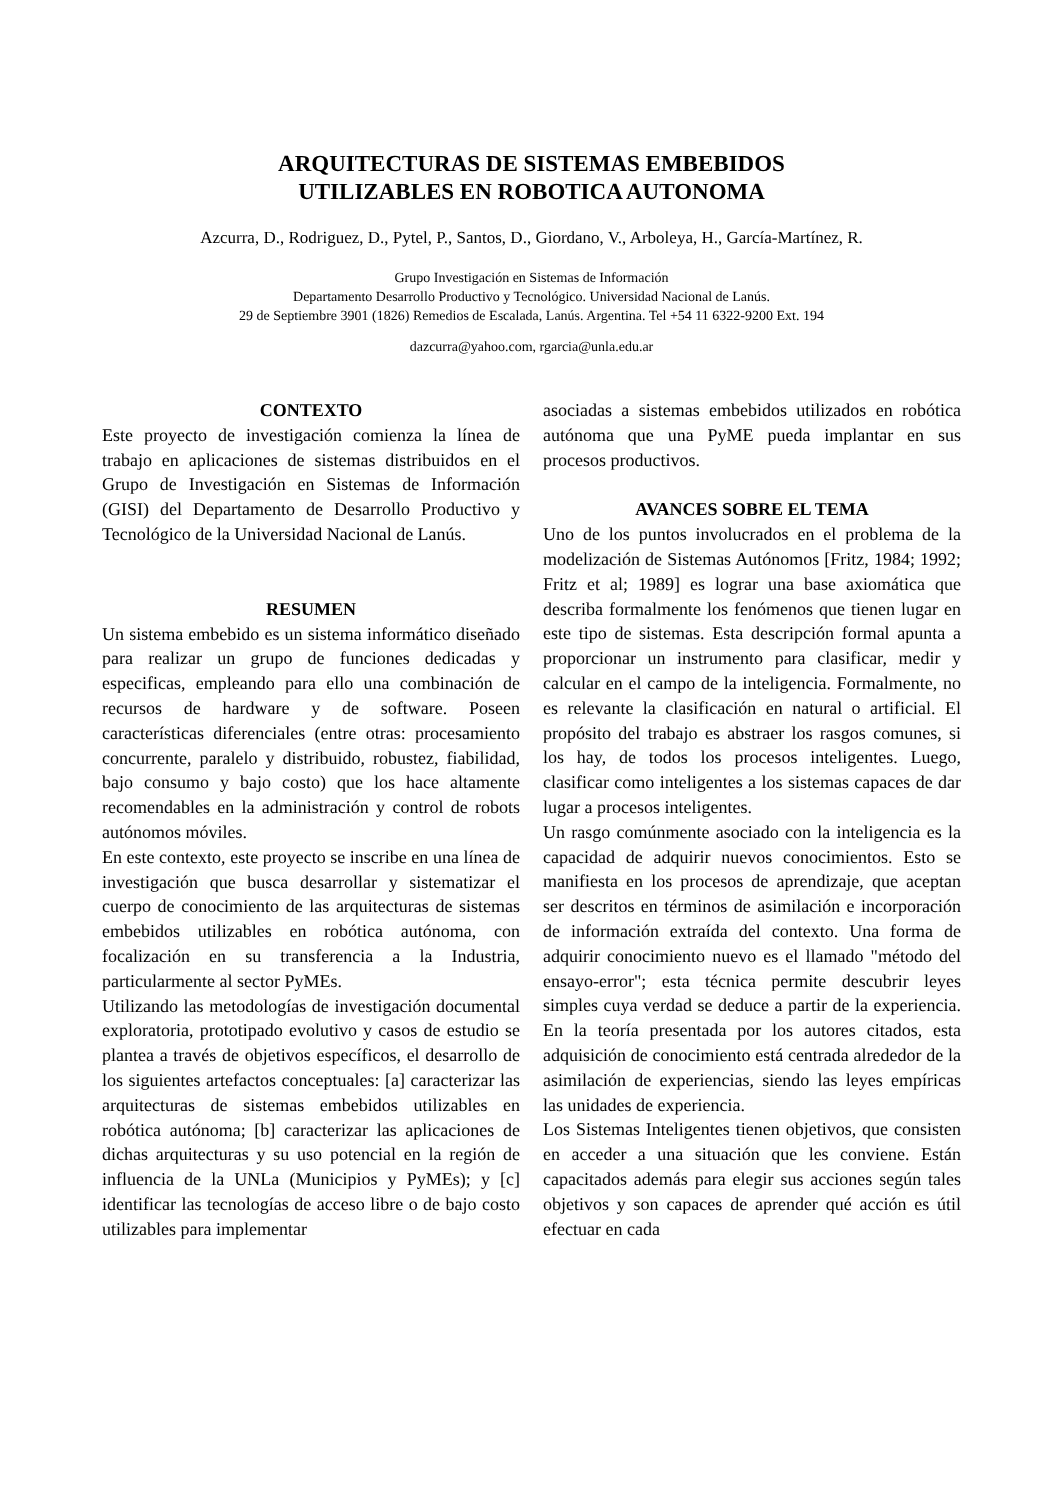ARQUITECTURAS DE SISTEMAS EMBEBIDOS
UTILIZABLES EN ROBOTICA AUTONOMA
Azcurra, D., Rodriguez, D., Pytel, P., Santos, D., Giordano, V., Arboleya, H., García-Martínez, R.
Grupo Investigación en Sistemas de Información
Departamento Desarrollo Productivo y Tecnológico. Universidad Nacional de Lanús.
29 de Septiembre 3901 (1826) Remedios de Escalada, Lanús. Argentina. Tel +54 11 6322-9200 Ext. 194
dazcurra@yahoo.com, rgarcia@unla.edu.ar
CONTEXTO
Este proyecto de investigación comienza la línea de trabajo en aplicaciones de sistemas distribuidos en el Grupo de Investigación en Sistemas de Información (GISI) del Departamento de Desarrollo Productivo y Tecnológico de la Universidad Nacional de Lanús.
RESUMEN
Un sistema embebido es un sistema informático diseñado para realizar un grupo de funciones dedicadas y especificas, empleando para ello una combinación de recursos de hardware y de software. Poseen características diferenciales (entre otras: procesamiento concurrente, paralelo y distribuido, robustez, fiabilidad, bajo consumo y bajo costo) que los hace altamente recomendables en la administración y control de robots autónomos móviles.
En este contexto, este proyecto se inscribe en una línea de investigación que busca desarrollar y sistematizar el cuerpo de conocimiento de las arquitecturas de sistemas embebidos utilizables en robótica autónoma, con focalización en su transferencia a la Industria, particularmente al sector PyMEs.
Utilizando las metodologías de investigación documental exploratoria, prototipado evolutivo y casos de estudio se plantea a través de objetivos específicos, el desarrollo de los siguientes artefactos conceptuales: [a] caracterizar las arquitecturas de sistemas embebidos utilizables en robótica autónoma; [b] caracterizar las aplicaciones de dichas arquitecturas y su uso potencial en la región de influencia de la UNLa (Municipios y PyMEs); y [c] identificar las tecnologías de acceso libre o de bajo costo utilizables para implementar
asociadas a sistemas embebidos utilizados en robótica autónoma que una PyME pueda implantar en sus procesos productivos.
AVANCES SOBRE EL TEMA
Uno de los puntos involucrados en el problema de la modelización de Sistemas Autónomos [Fritz, 1984; 1992; Fritz et al; 1989] es lograr una base axiomática que describa formalmente los fenómenos que tienen lugar en este tipo de sistemas. Esta descripción formal apunta a proporcionar un instrumento para clasificar, medir y calcular en el campo de la inteligencia. Formalmente, no es relevante la clasificación en natural o artificial. El propósito del trabajo es abstraer los rasgos comunes, si los hay, de todos los procesos inteligentes. Luego, clasificar como inteligentes a los sistemas capaces de dar lugar a procesos inteligentes.
Un rasgo comúnmente asociado con la inteligencia es la capacidad de adquirir nuevos conocimientos. Esto se manifiesta en los procesos de aprendizaje, que aceptan ser descritos en términos de asimilación e incorporación de información extraída del contexto. Una forma de adquirir conocimiento nuevo es el llamado "método del ensayo-error"; esta técnica permite descubrir leyes simples cuya verdad se deduce a partir de la experiencia. En la teoría presentada por los autores citados, esta adquisición de conocimiento está centrada alrededor de la asimilación de experiencias, siendo las leyes empíricas las unidades de experiencia.
Los Sistemas Inteligentes tienen objetivos, que consisten en acceder a una situación que les conviene. Están capacitados además para elegir sus acciones según tales objetivos y son capaces de aprender qué acción es útil efectuar en cada